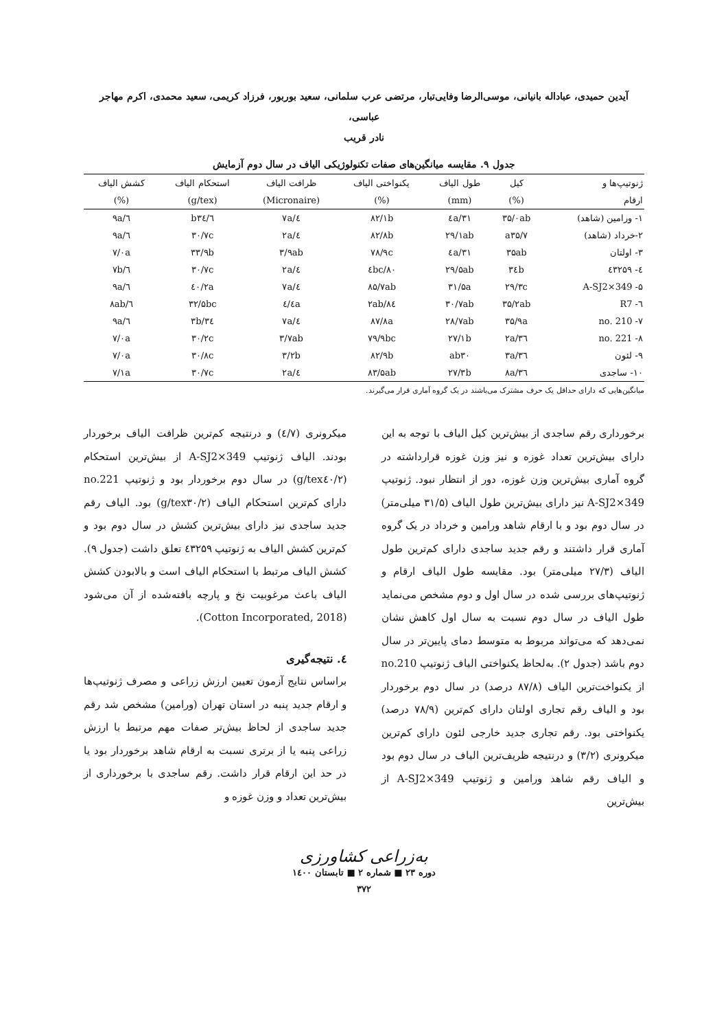آیدین حمیدی، عباداله بانیانی، موسی‌الرضا وفایی‌تبار، مرتضی عرب سلمانی، سعید بوربور، فرزاد کریمی، سعید محمدی، اکرم مهاجر عباسی،
نادر قریب
جدول ۹. مقایسه میانگین‌های صفات تکنولوژیکی الیاف در سال دوم آزمایش
| ژنوتیپ‌ها و | کیل | طول الیاف | یکنواختی الیاف | ظرافت الیاف | استحکام الیاف | کشش الیاف |
| --- | --- | --- | --- | --- | --- | --- |
| ارقام | (%) | (mm) | (%) | (Micronaire) | (g/tex) | (%) |
| ۱- ورامین (شاهد) | ۳۵/۰ab | ۳۱/٤a | ۸۲/۱b | ٤/۷a | b۳٤/٦ | ٦/۹a |
| ۲-خرداد (شاهد) | a۳۵/۷ | ۲۹/۱ab | ۸۲/۸b | ٤/۲a | ۳۰/۷c | ٦/۹a |
| ۳- اولتان | ۳۵ab | ۳۱/٤a | ۷۸/۹c | ۳/۹ab | ۳۳/۹b | ۷/۰a |
| ٤- ٤۳۲۵۹ | ۳٤b | ۲۹/۵ab | ۸۰/٤bc | ٤/۲a | ۳۰/۷c | ٦/۷b |
| ۵- A-SJ2×349 | ۲۹/۳c | ۳۱/۵a | ۸۵/۷ab | ٤/۷a | ٤۰/۲a | ٦/۹a |
| ٦- R7 | ۳۵/۲ab | ۳۰/۷ab | ۸٤/۲ab | ٤/٤a | ۳۲/۵bc | ٦/۸ab |
| ۷- no. 210 | ۳۵/۹a | ۲۸/۷ab | ۸۷/۸a | ٤/۷a | ۳٤/۳b | ٦/۹a |
| ۸- no. 221 | ۳٦/۲a | ۲۷/۱b | ۷۹/۹bc | ۳/۷ab | ۳۰/۲c | ۷/۰a |
| ۹- لئون | ۳٦/۳a | ab۳۰ | ۸۲/۹b | ۳/۲b | ۳۰/۸c | ۷/۰a |
| ۱۰- ساجدی | ۳٦/۸a | ۲۷/۳b | ۸۳/۵ab | ٤/۲a | ۳۰/۷c | ۷/۱a |
میانگین‌هایی که دارای حداقل یک حرف مشترک می‌باشند در یک گروه آماری قرار می‌گیرند.
برخورداری رقم ساجدی از بیش‌ترین کیل الیاف با توجه به این دارای بیش‌ترین تعداد غوزه و نیز وزن غوزه قرارداشته در گروه آماری بیش‌ترین وزن غوزه، دور از انتظار نبود. ژنوتیپ A-SJ2×349 نیز دارای بیش‌ترین طول الیاف (۳۱/۵ میلی‌متر) در سال دوم بود و با ارقام شاهد ورامین و خرداد در یک گروه آماری قرار داشتند و رقم جدید ساجدی دارای کم‌ترین طول الیاف (۲۷/۳ میلی‌متر) بود. مقایسه طول الیاف ارقام و ژنوتیپ‌های بررسی شده در سال اول و دوم مشخص می‌نماید طول الیاف در سال دوم نسبت به سال اول کاهش نشان نمی‌دهد که می‌تواند مربوط به متوسط دمای پایین‌تر در سال دوم باشد (جدول ۲). به‌لحاظ یکنواختی الیاف ژنوتیپ no.210 از یکنواخت‌ترین الیاف (۸۷/۸ درصد) در سال دوم برخوردار بود و الیاف رقم تجاری اولتان دارای کم‌ترین (۷۸/۹ درصد) یکنواختی بود. رقم تجاری جدید خارجی لئون دارای کم‌ترین میکرونری (۳/۲) و درنتیجه ظریف‌ترین الیاف در سال دوم بود و الیاف رقم شاهد ورامین و ژنوتیپ A-SJ2×349 از بیش‌ترین
میکرونری (٤/۷) و درنتیجه کم‌ترین ظرافت الیاف برخوردار بودند. الیاف ژنوتیپ A-SJ2×349 از بیش‌ترین استحکام (g/tex٤۰/۲) در سال دوم برخوردار بود و ژنوتیپ no.221 دارای کم‌ترین استحکام الیاف (g/tex۳۰/۲) بود. الیاف رقم جدید ساجدی نیز دارای بیش‌ترین کشش در سال دوم بود و کم‌ترین کشش الیاف به ژنوتیپ ٤۳۲۵۹ تعلق داشت (جدول ۹). کشش الیاف مرتبط با استحکام الیاف است و بالابودن کشش الیاف باعث مرغوبیت نخ و پارچه بافته‌شده از آن می‌شود (Cotton Incorporated, 2018).
٤. نتیجه‌گیری
براساس نتایج آزمون تعیین ارزش زراعی و مصرف ژنوتیپ‌ها و ارقام جدید پنبه در استان تهران (ورامین) مشخص شد رقم جدید ساجدی از لحاظ بیش‌تر صفات مهم مرتبط با ارزش زراعی پنبه یا از برتری نسبت به ارقام شاهد برخوردار بود یا در حد این ارقام قرار داشت. رقم ساجدی با برخورداری از بیش‌ترین تعداد و وزن غوزه و
به‌زراعی کشاورزی
دوره ۲۳ ■ شماره ۲ ■ تابستان ۱٤۰۰
۳۷۲